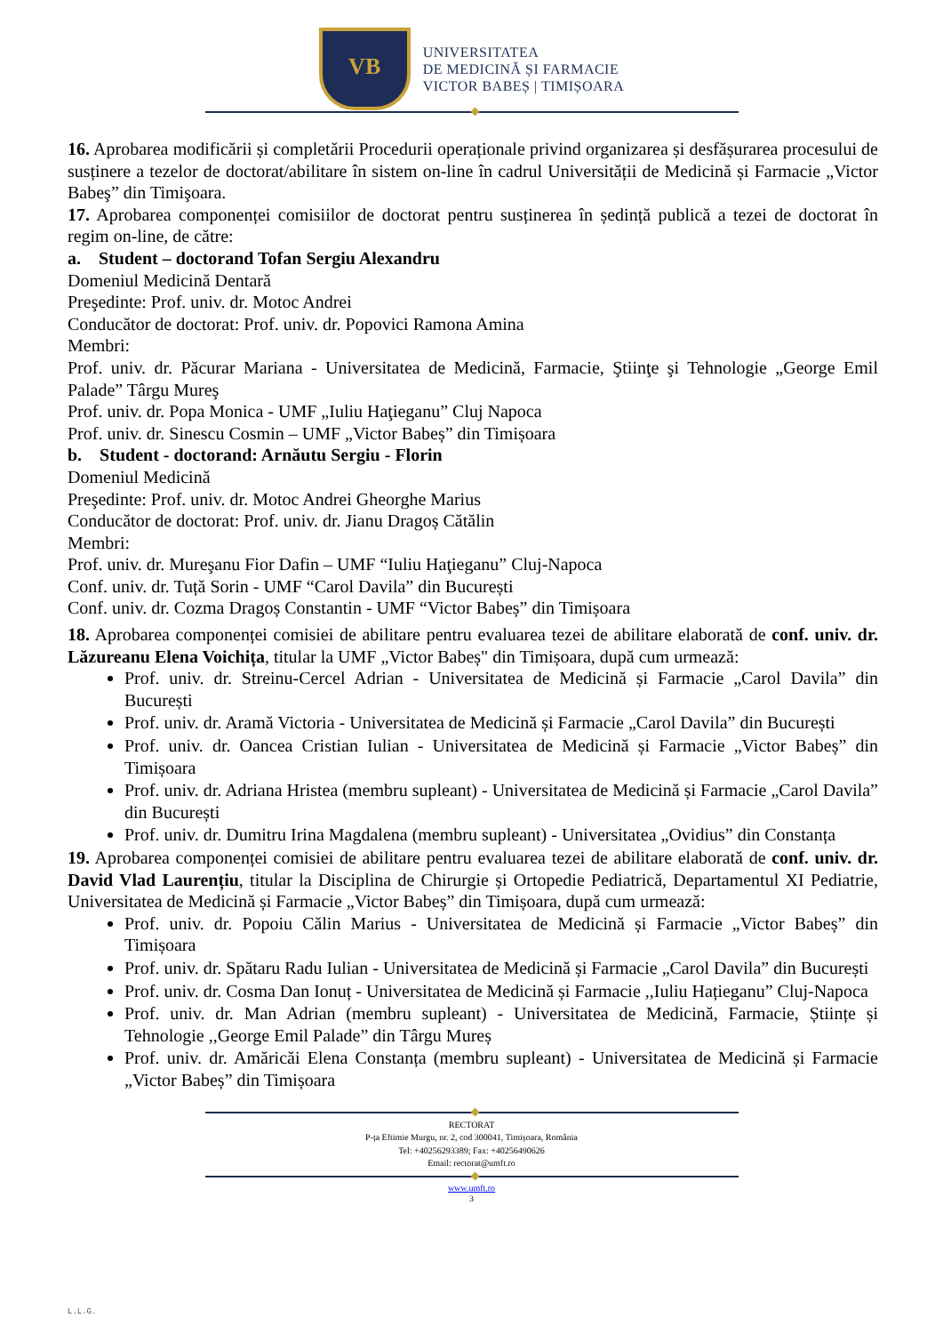VB
UNIVERSITATEA
DE MEDICINĂ ȘI FARMACIE
VICTOR BABEȘ | TIMIȘOARA
16. Aprobarea modificării și completării Procedurii operaționale privind organizarea și desfășurarea procesului de susținere a tezelor de doctorat/abilitare în sistem on-line în cadrul Universității de Medicină și Farmacie „Victor Babeş” din Timişoara.
17. Aprobarea componenței comisiilor de doctorat pentru susținerea în ședință publică a tezei de doctorat în regim on-line, de către:
a. Student – doctorand Tofan Sergiu Alexandru
Domeniul Medicină Dentară
Preşedinte: Prof. univ. dr. Motoc Andrei
Conducător de doctorat: Prof. univ. dr. Popovici Ramona Amina
Membri:
Prof. univ. dr. Păcurar Mariana - Universitatea de Medicină, Farmacie, Ştiinţe şi Tehnologie „George Emil Palade” Târgu Mureş
Prof. univ. dr. Popa Monica - UMF „Iuliu Haţieganu” Cluj Napoca
Prof. univ. dr. Sinescu Cosmin – UMF „Victor Babeș” din Timișoara
b. Student - doctorand: Arnăutu Sergiu - Florin
Domeniul Medicină
Preşedinte: Prof. univ. dr. Motoc Andrei Gheorghe Marius
Conducător de doctorat: Prof. univ. dr. Jianu Dragoș Cătălin
Membri:
Prof. univ. dr. Mureşanu Fior Dafin – UMF “Iuliu Haţieganu” Cluj-Napoca
Conf. univ. dr. Tuță Sorin - UMF “Carol Davila” din București
Conf. univ. dr. Cozma Dragoș Constantin - UMF “Victor Babeș” din Timișoara
18. Aprobarea componenței comisiei de abilitare pentru evaluarea tezei de abilitare elaborată de conf. univ. dr. Lăzureanu Elena Voichița, titular la UMF „Victor Babeș" din Timișoara, după cum urmează:
Prof. univ. dr. Streinu-Cercel Adrian - Universitatea de Medicină și Farmacie „Carol Davila” din București
Prof. univ. dr. Aramă Victoria - Universitatea de Medicină și Farmacie „Carol Davila” din București
Prof. univ. dr. Oancea Cristian Iulian - Universitatea de Medicină și Farmacie „Victor Babeș” din Timișoara
Prof. univ. dr. Adriana Hristea (membru supleant) - Universitatea de Medicină și Farmacie „Carol Davila” din București
Prof. univ. dr. Dumitru Irina Magdalena (membru supleant) - Universitatea „Ovidius” din Constanța
19. Aprobarea componenței comisiei de abilitare pentru evaluarea tezei de abilitare elaborată de conf. univ. dr. David Vlad Laurențiu, titular la Disciplina de Chirurgie și Ortopedie Pediatrică, Departamentul XI Pediatrie, Universitatea de Medicină și Farmacie „Victor Babeș” din Timișoara, după cum urmează:
Prof. univ. dr. Popoiu Călin Marius - Universitatea de Medicină și Farmacie „Victor Babeș” din Timișoara
Prof. univ. dr. Spătaru Radu Iulian - Universitatea de Medicină și Farmacie „Carol Davila” din București
Prof. univ. dr. Cosma Dan Ionuț - Universitatea de Medicină și Farmacie ,,Iuliu Hațieganu” Cluj-Napoca
Prof. univ. dr. Man Adrian (membru supleant) - Universitatea de Medicină, Farmacie, Științe și Tehnologie ,,George Emil Palade” din Târgu Mureș
Prof. univ. dr. Amăricăi Elena Constanța (membru supleant) - Universitatea de Medicină și Farmacie „Victor Babeș” din Timișoara
RECTORAT
P-ța Eftimie Murgu, nr. 2, cod 300041, Timișoara, România
Tel: +40256293389; Fax: +40256490626
Email: rectorat@umft.ro
www.umft.ro
3
L.L.G.